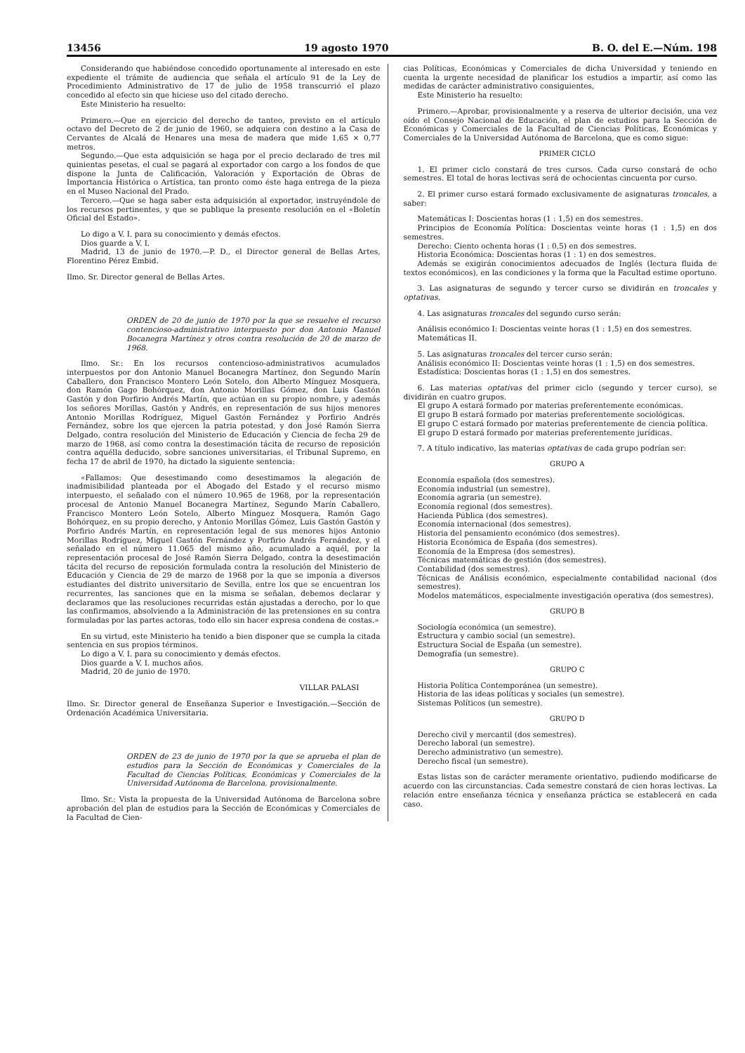13456 19 agosto 1970 B. O. del E.—Núm. 198
Considerando que habiéndose concedido oportunamente al interesado en este expediente el trámite de audiencia que señala el artículo 91 de la Ley de Procedimiento Administrativo de 17 de julio de 1958 transcurrió el plazo concedido al efecto sin que hiciese uso del citado derecho.
Este Ministerio ha resuelto:
Primero.—Que en ejercicio del derecho de tanteo, previsto en el artículo octavo del Decreto de 2 de junio de 1960, se adquiera con destino a la Casa de Cervantes de Alcalá de Henares una mesa de madera que mide 1,65 × 0,77 metros.
Segundo.—Que esta adquisición se haga por el precio declarado de tres mil quinientas pesetas, el cual se pagará al exportador con cargo a los fondos de que dispone la Junta de Calificación, Valoración y Exportación de Obras de Importancia Histórica o Artística, tan pronto como éste haga entrega de la pieza en el Museo Nacional del Prado.
Tercero.—Que se haga saber esta adquisición al exportador, instruyéndole de los recursos pertinentes, y que se publique la presente resolución en el «Boletín Oficial del Estado».
Lo digo a V. I. para su conocimiento y demás efectos.
Dios guarde a V. I.
Madrid, 13 de junio de 1970.—P. D., el Director general de Bellas Artes, Florentino Pérez Embid.
Ilmo. Sr. Director general de Bellas Artes.
ORDEN de 20 de junio de 1970 por la que se resuelve el recurso contencioso-administrativo interpuesto por don Antonio Manuel Bocanegra Martínez y otros contra resolución de 20 de marzo de 1968.
Ilmo. Sr.: En los recursos contencioso-administrativos acumulados interpuestos por don Antonio Manuel Bocanegra Martínez, don Segundo Marín Caballero, don Francisco Montero León Sotelo, don Alberto Mínguez Mosquera, don Ramón Gago Bohórquez, don Antonio Morillas Gómez, don Luis Gastón Gastón y don Porfirio Andrés Martín, que actúan en su propio nombre, y además los señores Morillas, Gastón y Andrés, en representación de sus hijos menores Antonio Morillas Rodríguez, Miguel Gastón Fernández y Porfirio Andrés Fernández, sobre los que ejercen la patria potestad, y don José Ramón Sierra Delgado, contra resolución del Ministerio de Educación y Ciencia de fecha 29 de marzo de 1968, así como contra la desestimación tácita de recurso de reposición contra aquélla deducido, sobre sanciones universitarias, el Tribunal Supremo, en fecha 17 de abril de 1970, ha dictado la siguiente sentencia:
«Fallamos: Que desestimando como desestimamos la alegación de inadmisibilidad planteada por el Abogado del Estado y el recurso mismo interpuesto, el señalado con el número 10.965 de 1968, por la representación procesal de Antonio Manuel Bocanegra Martínez, Segundo Marín Caballero, Francisco Montero León Sotelo, Alberto Mínguez Mosquera, Ramón Gago Bohórquez, en su propio derecho, y Antonio Morillas Gómez, Luis Gastón Gastón y Porfirio Andrés Martín, en representación legal de sus menores hijos Antonio Morillas Rodríguez, Miguel Gastón Fernández y Porfirio Andrés Fernández, y el señalado en el número 11.065 del mismo año, acumulado a aquél, por la representación procesal de José Ramón Sierra Delgado, contra la desestimación tácita del recurso de reposición formulada contra la resolución del Ministerio de Educación y Ciencia de 29 de marzo de 1968 por la que se imponía a diversos estudiantes del distrito universitario de Sevilla, entre los que se encuentran los recurrentes, las sanciones que en la misma se señalan, debemos declarar y declaramos que las resoluciones recurridas están ajustadas a derecho, por lo que las confirmamos, absolviendo a la Administración de las pretensiones en su contra formuladas por las partes actoras, todo ello sin hacer expresa condena de costas.»
En su virtud, este Ministerio ha tenido a bien disponer que se cumpla la citada sentencia en sus propios términos.
Lo digo a V. I. para su conocimiento y demás efectos.
Dios guarde a V. I. muchos años.
Madrid, 20 de junio de 1970.
VILLAR PALASI
Ilmo. Sr. Director general de Enseñanza Superior e Investigación.—Sección de Ordenación Académica Universitaria.
ORDEN de 23 de junio de 1970 por la que se aprueba el plan de estudios para la Sección de Económicas y Comerciales de la Facultad de Ciencias Políticas, Económicas y Comerciales de la Universidad Autónoma de Barcelona, provisionalmente.
Ilmo. Sr.: Vista la propuesta de la Universidad Autónoma de Barcelona sobre aprobación del plan de estudios para la Sección de Económicas y Comerciales de la Facultad de Cien-
cias Políticas, Económicas y Comerciales de dicha Universidad y teniendo en cuenta la urgente necesidad de planificar los estudios a impartir, así como las medidas de carácter administrativo consiguientes,
Este Ministerio ha resuelto:
Primero.—Aprobar, provisionalmente y a reserva de ulterior decisión, una vez oído el Consejo Nacional de Educación, el plan de estudios para la Sección de Económicas y Comerciales de la Facultad de Ciencias Políticas, Económicas y Comerciales de la Universidad Autónoma de Barcelona, que es como sigue:
PRIMER CICLO
1. El primer ciclo constará de tres cursos. Cada curso constará de ocho semestres. El total de horas lectivas será de ochocientas cincuenta por curso.
2. El primer curso estará formado exclusivamente de asignaturas troncales, a saber:
Matemáticas I: Doscientas horas (1 : 1,5) en dos semestres.
Principios de Economía Política: Doscientas veinte horas (1 : 1,5) en dos semestres.
Derecho: Ciento ochenta horas (1 : 0,5) en dos semestres.
Historia Económica: Doscientas horas (1 : 1) en dos semestres.
Además se exigirán conocimientos adecuados de Inglés (lectura fluida de textos económicos), en las condiciones y la forma que la Facultad estime oportuno.
3. Las asignaturas de segundo y tercer curso se dividirán en troncales y optativas.
4. Las asignaturas troncales del segundo curso serán:
Análisis económico I: Doscientas veinte horas (1 : 1,5) en dos semestres.
Matemáticas II.
5. Las asignaturas troncales del tercer curso serán:
Análisis económico II: Doscientas veinte horas (1 : 1,5) en dos semestres.
Estadística: Doscientas horas (1 : 1,5) en dos semestres.
6. Las materias optativas del primer ciclo (segundo y tercer curso), se dividirán en cuatro grupos.
El grupo A estará formado por materias preferentemente económicas.
El grupo B estará formado por materias preferentemente sociológicas.
El grupo C estará formado por materias preferentemente de ciencia política.
El grupo D estará formado por materias preferentemente jurídicas.
7. A título indicativo, las materias optativas de cada grupo podrían ser:
GRUPO A
Economía española (dos semestres).
Economía industrial (un semestre).
Economía agraria (un semestre).
Economía regional (dos semestres).
Hacienda Pública (dos semestres).
Economía internacional (dos semestres).
Historia del pensamiento económico (dos semestres).
Historia Económica de España (dos semestres).
Economía de la Empresa (dos semestres).
Técnicas matemáticas de gestión (dos semestres).
Contabilidad (dos semestres).
Técnicas de Análisis económico, especialmente contabilidad nacional (dos semestres).
Modelos matemáticos, especialmente investigación operativa (dos semestres).
GRUPO B
Sociología económica (un semestre).
Estructura y cambio social (un semestre).
Estructura Social de España (un semestre).
Demografía (un semestre).
GRUPO C
Historia Política Contemporánea (un semestre).
Historia de las ideas políticas y sociales (un semestre).
Sistemas Políticos (un semestre).
GRUPO D
Derecho civil y mercantil (dos semestres).
Derecho laboral (un semestre).
Derecho administrativo (un semestre).
Derecho fiscal (un semestre).
Estas listas son de carácter meramente orientativo, pudiendo modificarse de acuerdo con las circunstancias. Cada semestre constará de cien horas lectivas. La relación entre enseñanza técnica y enseñanza práctica se establecerá en cada caso.